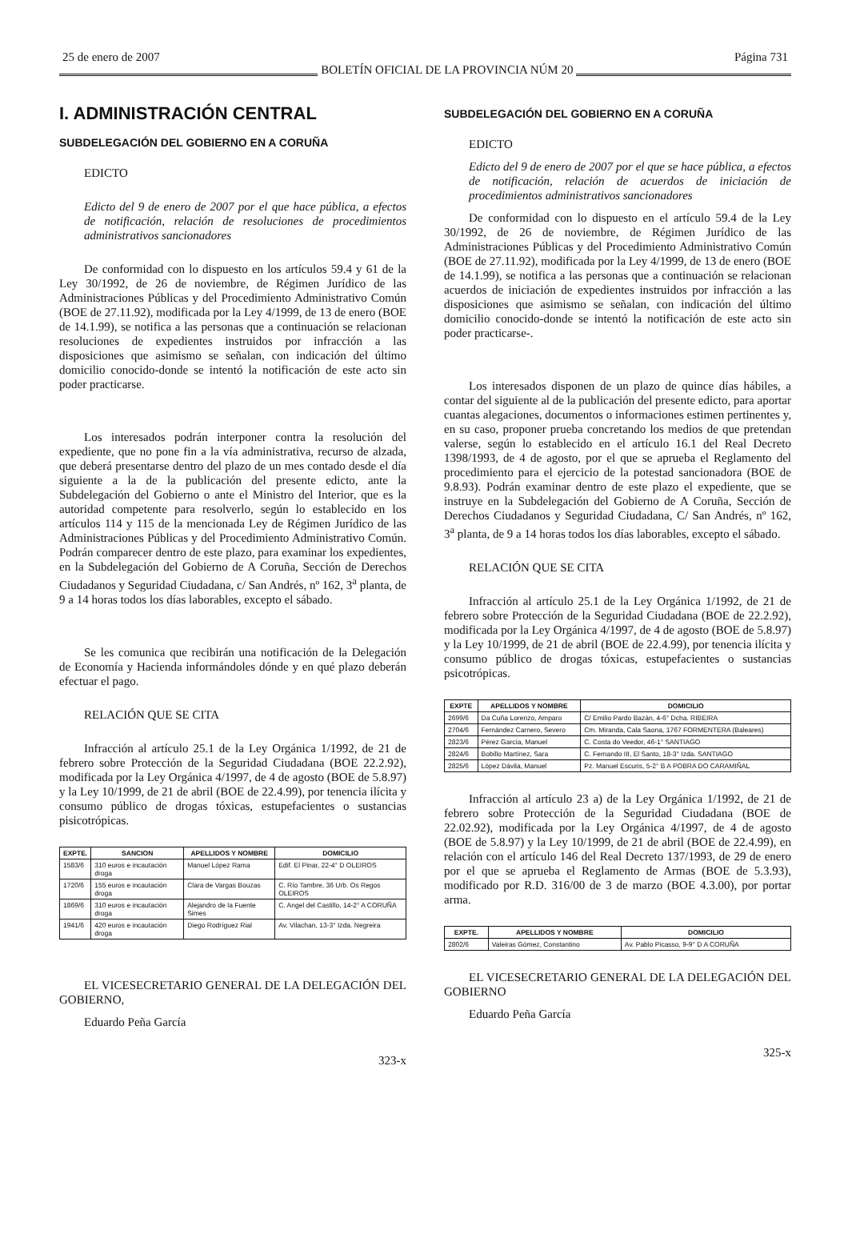25 de enero de 2007 BOLETÍN OFICIAL DE LA PROVINCIA NÚM 20 Página 731
I. ADMINISTRACIÓN CENTRAL
SUBDELEGACIÓN DEL GOBIERNO EN A CORUÑA
EDICTO
Edicto del 9 de enero de 2007 por el que hace pública, a efectos de notificación, relación de resoluciones de procedimientos administrativos sancionadores
De conformidad con lo dispuesto en los artículos 59.4 y 61 de la Ley 30/1992, de 26 de noviembre, de Régimen Jurídico de las Administraciones Públicas y del Procedimiento Administrativo Común (BOE de 27.11.92), modificada por la Ley 4/1999, de 13 de enero (BOE de 14.1.99), se notifica a las personas que a continuación se relacionan resoluciones de expedientes instruidos por infracción a las disposiciones que asimismo se señalan, con indicación del último domicilio conocido-donde se intentó la notificación de este acto sin poder practicarse.
Los interesados podrán interponer contra la resolución del expediente, que no pone fin a la vía administrativa, recurso de alzada, que deberá presentarse dentro del plazo de un mes contado desde el día siguiente a la de la publicación del presente edicto, ante la Subdelegación del Gobierno o ante el Ministro del Interior, que es la autoridad competente para resolverlo, según lo establecido en los artículos 114 y 115 de la mencionada Ley de Régimen Jurídico de las Administraciones Públicas y del Procedimiento Administrativo Común. Podrán comparecer dentro de este plazo, para examinar los expedientes, en la Subdelegación del Gobierno de A Coruña, Sección de Derechos Ciudadanos y Seguridad Ciudadana, c/ San Andrés, nº 162, 3<sup>a</sup> planta, de 9 a 14 horas todos los días laborables, excepto el sábado.
Se les comunica que recibirán una notificación de la Delegación de Economía y Hacienda informándoles dónde y en qué plazo deberán efectuar el pago.
RELACIÓN QUE SE CITA
Infracción al artículo 25.1 de la Ley Orgánica 1/1992, de 21 de febrero sobre Protección de la Seguridad Ciudadana (BOE 22.2.92), modificada por la Ley Orgánica 4/1997, de 4 de agosto (BOE de 5.8.97) y la Ley 10/1999, de 21 de abril (BOE de 22.4.99), por tenencia ilícita y consumo público de drogas tóxicas, estupefacientes o sustancias pisicotrópicas.
| EXPTE. | SANCION | APELLIDOS Y NOMBRE | DOMICILIO |
| --- | --- | --- | --- |
| 1583/6 | 310 euros e incautación droga | Manuel López Rama | Edif. El Pinar, 22-4° D OLEIROS |
| 1720/6 | 155 euros e incautación droga | Clara de Vargas Bouzas | C. Río Tambre, 36 Urb. Os Regos OLEIROS |
| 1869/6 | 310 euros e incautación droga | Alejandro de la Fuente Simes | C. Angel del Castillo, 14-2° A CORUÑA |
| 1941/6 | 420 euros e incautación droga | Diego Rodríguez Rial | Av. Vilachan, 13-3° Izda. Negreira |
EL VICESECRETARIO GENERAL DE LA DELEGACIÓN DEL GOBIERNO,
Eduardo Peña García
323-x
SUBDELEGACIÓN DEL GOBIERNO EN A CORUÑA
EDICTO
Edicto del 9 de enero de 2007 por el que se hace pública, a efectos de notificación, relación de acuerdos de iniciación de procedimientos administrativos sancionadores
De conformidad con lo dispuesto en el artículo 59.4 de la Ley 30/1992, de 26 de noviembre, de Régimen Jurídico de las Administraciones Públicas y del Procedimiento Administrativo Común (BOE de 27.11.92), modificada por la Ley 4/1999, de 13 de enero (BOE de 14.1.99), se notifica a las personas que a continuación se relacionan acuerdos de iniciación de expedientes instruidos por infracción a las disposiciones que asimismo se señalan, con indicación del último domicilio conocido-donde se intentó la notificación de este acto sin poder practicarse-.
Los interesados disponen de un plazo de quince días hábiles, a contar del siguiente al de la publicación del presente edicto, para aportar cuantas alegaciones, documentos o informaciones estimen pertinentes y, en su caso, proponer prueba concretando los medios de que pretendan valerse, según lo establecido en el artículo 16.1 del Real Decreto 1398/1993, de 4 de agosto, por el que se aprueba el Reglamento del procedimiento para el ejercicio de la potestad sancionadora (BOE de 9.8.93). Podrán examinar dentro de este plazo el expediente, que se instruye en la Subdelegación del Gobierno de A Coruña, Sección de Derechos Ciudadanos y Seguridad Ciudadana, C/ San Andrés, nº 162, 3<sup>a</sup> planta, de 9 a 14 horas todos los días laborables, excepto el sábado.
RELACIÓN QUE SE CITA
Infracción al artículo 25.1 de la Ley Orgánica 1/1992, de 21 de febrero sobre Protección de la Seguridad Ciudadana (BOE de 22.2.92), modificada por la Ley Orgánica 4/1997, de 4 de agosto (BOE de 5.8.97) y la Ley 10/1999, de 21 de abril (BOE de 22.4.99), por tenencia ilícita y consumo público de drogas tóxicas, estupefacientes o sustancias psicotrópicas.
| EXPTE | APELLIDOS Y NOMBRE | DOMICILIO |
| --- | --- | --- |
| 2699/6 | Da Cuña Lorenzo, Amparo | C/ Emilio Pardo Bazán, 4-6° Dcha. RIBEIRA |
| 2704/6 | Fernández Carnero, Severo | Cm. Miranda, Cala Saona, 1767 FORMENTERA (Baleares) |
| 2823/6 | Pérez García, Manuel | C. Costa do Veedor, 46-1° SANTIAGO |
| 2824/6 | Bobillo Martínez, Sara | C. Fernando III, El Santo, 18-3° Izda. SANTIAGO |
| 2825/6 | López Dávila, Manuel | Pz. Manuel Escuris, 5-2° B A POBRA DO CARAMIÑAL |
Infracción al artículo 23 a) de la Ley Orgánica 1/1992, de 21 de febrero sobre Protección de la Seguridad Ciudadana (BOE de 22.02.92), modificada por la Ley Orgánica 4/1997, de 4 de agosto (BOE de 5.8.97) y la Ley 10/1999, de 21 de abril (BOE de 22.4.99), en relación con el artículo 146 del Real Decreto 137/1993, de 29 de enero por el que se aprueba el Reglamento de Armas (BOE de 5.3.93), modificado por R.D. 316/00 de 3 de marzo (BOE 4.3.00), por portar arma.
| EXPTE. | APELLIDOS Y NOMBRE | DOMICILIO |
| --- | --- | --- |
| 2802/6 | Valeiras Gómez, Constantino | Av. Pablo Picasso, 9-9° D A CORUÑA |
EL VICESECRETARIO GENERAL DE LA DELEGACIÓN DEL GOBIERNO
Eduardo Peña García
325-x